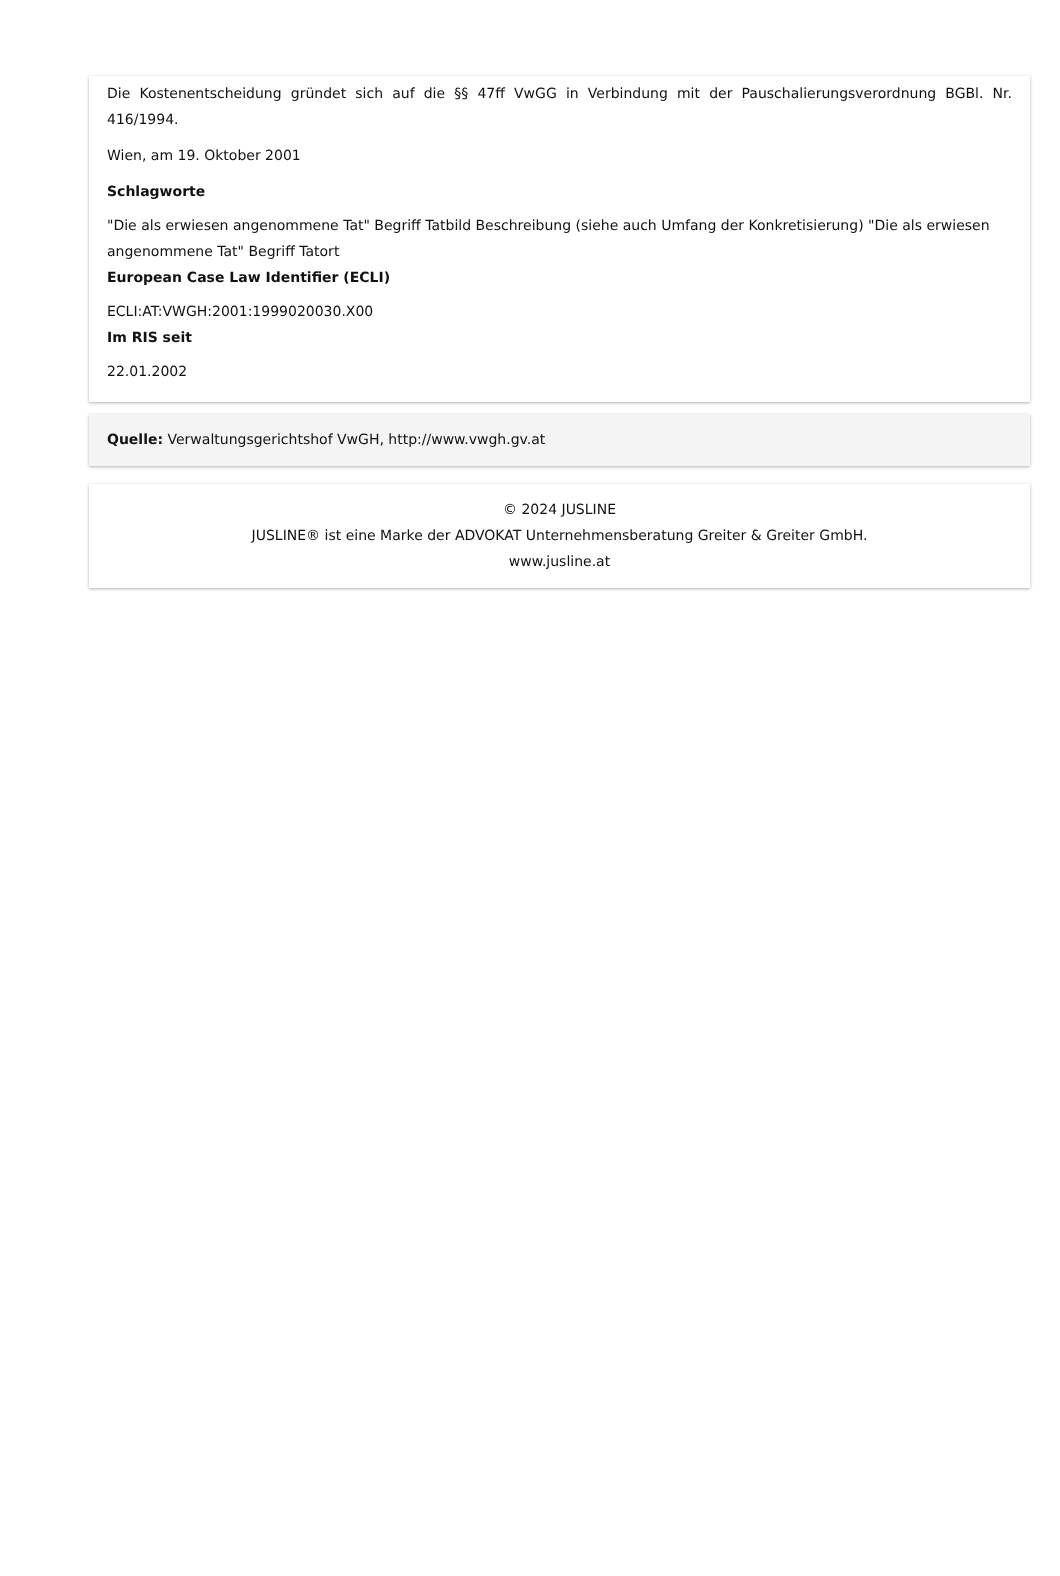Die Kostenentscheidung gründet sich auf die §§ 47ff VwGG in Verbindung mit der Pauschalierungsverordnung BGBl. Nr. 416/1994.
Wien, am 19. Oktober 2001
Schlagworte
"Die als erwiesen angenommene Tat" Begriff Tatbild Beschreibung (siehe auch Umfang der Konkretisierung) "Die als erwiesen angenommene Tat" Begriff Tatort
European Case Law Identifier (ECLI)
ECLI:AT:VWGH:2001:1999020030.X00
Im RIS seit
22.01.2002
Quelle: Verwaltungsgerichtshof VwGH, http://www.vwgh.gv.at
© 2024 JUSLINE
JUSLINE® ist eine Marke der ADVOKAT Unternehmensberatung Greiter & Greiter GmbH.
www.jusline.at